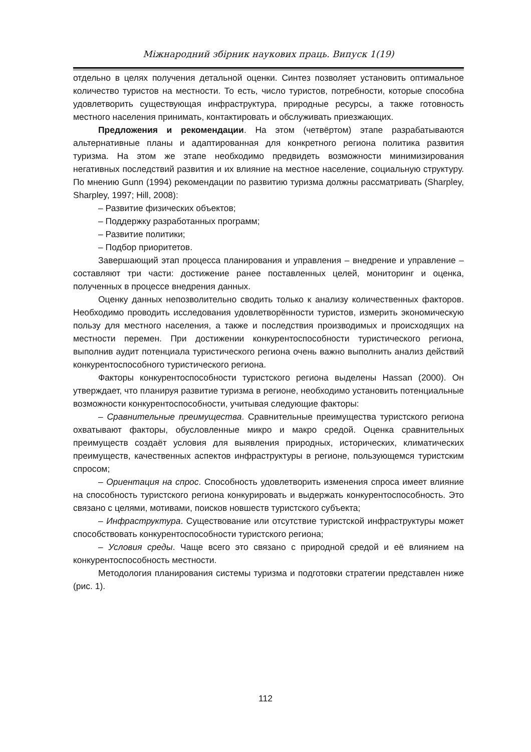Міжнародний збірник наукових праць. Випуск 1(19)
отдельно в целях получения детальной оценки. Синтез позволяет установить оптимальное количество туристов на местности. То есть, число туристов, потребности, которые способна удовлетворить существующая инфраструктура, природные ресурсы, а также готовность местного населения принимать, контактировать и обслуживать приезжающих.
Предложения и рекомендации. На этом (четвёртом) этапе разрабатываются альтернативные планы и адаптированная для конкретного региона политика развития туризма. На этом же этапе необходимо предвидеть возможности минимизирования негативных последствий развития и их влияние на местное население, социальную структуру. По мнению Gunn (1994) рекомендации по развитию туризма должны рассматривать (Sharpley, Sharpley, 1997; Hill, 2008):
– Развитие физических объектов;
– Поддержку разработанных программ;
– Развитие политики;
– Подбор приоритетов.
Завершающий этап процесса планирования и управления – внедрение и управление – составляют три части: достижение ранее поставленных целей, мониторинг и оценка, полученных в процессе внедрения данных.
Оценку данных непозволительно сводить только к анализу количественных факторов. Необходимо проводить исследования удовлетворённости туристов, измерить экономическую пользу для местного населения, а также и последствия производимых и происходящих на местности перемен. При достижении конкурентоспособности туристического региона, выполнив аудит потенциала туристического региона очень важно выполнить анализ действий конкурентоспособного туристического региона.
Факторы конкурентоспособности туристского региона выделены Hassan (2000). Он утверждает, что планируя развитие туризма в регионе, необходимо установить потенциальные возможности конкурентоспособности, учитывая следующие факторы:
– Сравнительные преимущества. Сравнительные преимущества туристского региона охватывают факторы, обусловленные микро и макро средой. Оценка сравнительных преимуществ создаёт условия для выявления природных, исторических, климатических преимуществ, качественных аспектов инфраструктуры в регионе, пользующемся туристским спросом;
– Ориентация на спрос. Способность удовлетворить изменения спроса имеет влияние на способность туристского региона конкурировать и выдержать конкурентоспособность. Это связано с целями, мотивами, поисков новшеств туристского субъекта;
– Инфраструктура. Существование или отсутствие туристской инфраструктуры может способствовать конкурентоспособности туристского региона;
– Условия среды. Чаще всего это связано с природной средой и её влиянием на конкурентоспособность местности.
Методология планирования системы туризма и подготовки стратегии представлен ниже (рис. 1).
112